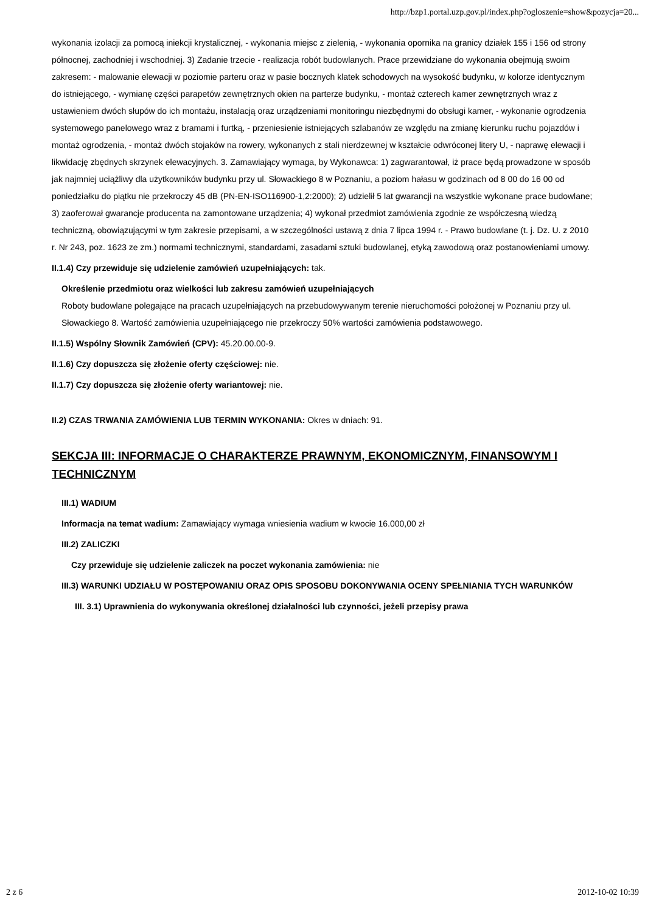http://bzp1.portal.uzp.gov.pl/index.php?ogloszenie=show&pozycja=20...
wykonania izolacji za pomocą iniekcji krystalicznej, - wykonania miejsc z zielenią, - wykonania opornika na granicy działek 155 i 156 od strony północnej, zachodniej i wschodniej. 3) Zadanie trzecie - realizacja robót budowlanych. Prace przewidziane do wykonania obejmują swoim zakresem: - malowanie elewacji w poziomie parteru oraz w pasie bocznych klatek schodowych na wysokość budynku, w kolorze identycznym do istniejącego, - wymianę części parapetów zewnętrznych okien na parterze budynku, - montaż czterech kamer zewnętrznych wraz z ustawieniem dwóch słupów do ich montażu, instalacją oraz urządzeniami monitoringu niezbędnymi do obsługi kamer, - wykonanie ogrodzenia systemowego panelowego wraz z bramami i furtką, - przeniesienie istniejących szlabanów ze względu na zmianę kierunku ruchu pojazdów i montaż ogrodzenia, - montaż dwóch stojaków na rowery, wykonanych z stali nierdzewnej w kształcie odwróconej litery U, - naprawę elewacji i likwidację zbędnych skrzynek elewacyjnych. 3. Zamawiający wymaga, by Wykonawca: 1) zagwarantował, iż prace będą prowadzone w sposób jak najmniej uciążliwy dla użytkowników budynku przy ul. Słowackiego 8 w Poznaniu, a poziom hałasu w godzinach od 8 00 do 16 00 od poniedziałku do piątku nie przekroczy 45 dB (PN-EN-ISO116900-1,2:2000); 2) udzielił 5 lat gwarancji na wszystkie wykonane prace budowlane; 3) zaoferował gwarancje producenta na zamontowane urządzenia; 4) wykonał przedmiot zamówienia zgodnie ze współczesną wiedzą techniczną, obowiązującymi w tym zakresie przepisami, a w szczególności ustawą z dnia 7 lipca 1994 r. - Prawo budowlane (t. j. Dz. U. z 2010 r. Nr 243, poz. 1623 ze zm.) normami technicznymi, standardami, zasadami sztuki budowlanej, etyką zawodową oraz postanowieniami umowy.
II.1.4) Czy przewiduje się udzielenie zamówień uzupełniających: tak.
Określenie przedmiotu oraz wielkości lub zakresu zamówień uzupełniających
Roboty budowlane polegające na pracach uzupełniających na przebudowywanym terenie nieruchomości położonej w Poznaniu przy ul. Słowackiego 8. Wartość zamówienia uzupełniającego nie przekroczy 50% wartości zamówienia podstawowego.
II.1.5) Wspólny Słownik Zamówień (CPV): 45.20.00.00-9.
II.1.6) Czy dopuszcza się złożenie oferty częściowej: nie.
II.1.7) Czy dopuszcza się złożenie oferty wariantowej: nie.
II.2) CZAS TRWANIA ZAMÓWIENIA LUB TERMIN WYKONANIA: Okres w dniach: 91.
SEKCJA III: INFORMACJE O CHARAKTERZE PRAWNYM, EKONOMICZNYM, FINANSOWYM I TECHNICZNYM
III.1) WADIUM
Informacja na temat wadium: Zamawiający wymaga wniesienia wadium w kwocie 16.000,00 zł
III.2) ZALICZKI
Czy przewiduje się udzielenie zaliczek na poczet wykonania zamówienia: nie
III.3) WARUNKI UDZIAŁU W POSTĘPOWANIU ORAZ OPIS SPOSOBU DOKONYWANIA OCENY SPEŁNIANIA TYCH WARUNKÓW
III. 3.1) Uprawnienia do wykonywania określonej działalności lub czynności, jeżeli przepisy prawa
2 z 6 2012-10-02 10:39